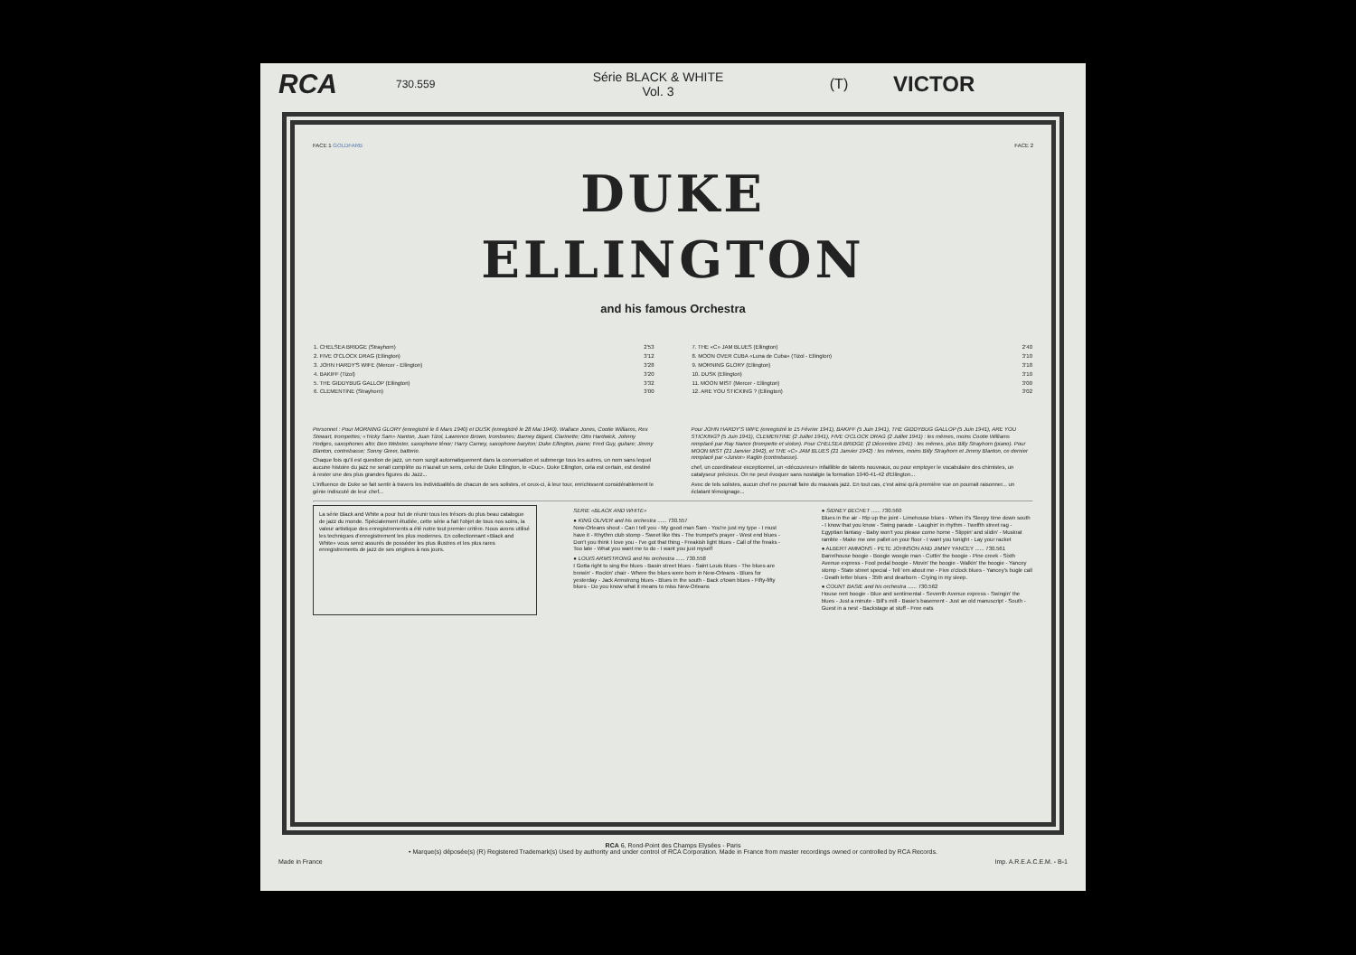RCA
730.559
Série BLACK & WHITE
Vol. 3
(T)
VICTOR
FACE 1 GOLDFARB
DUKE
ELLINGTON
FACE 2
and his famous Orchestra
| 1. CHELSEA BRIDGE (Strayhorn) | 2'53 |
| 2. FIVE O'CLOCK DRAG (Ellington) | 3'12 |
| 3. JOHN HARDY'S WIFE (Mercer - Ellington) | 3'28 |
| 4. BAKIFF (Tizol) | 3'20 |
| 5. THE GIDDYBUG GALLOP (Ellington) | 3'32 |
| 6. CLEMENTINE (Strayhorn) | 3'00 |
| 7. THE «C» JAM BLUES (Ellington) | 2'40 |
| 8. MOON OVER CUBA «Luna de Cuba» (Tizol - Ellington) | 3'10 |
| 9. MORNING GLORY (Ellington) | 3'18 |
| 10. DUSK (Ellington) | 3'10 |
| 11. MOON MIST (Mercer - Ellington) | 3'00 |
| 12. ARE YOU STICKING ? (Ellington) | 3'02 |
Personnel : Pour MORNING GLORY (enregistré le 6 Mars 1940) et DUSK (enregistré le 28 Mai 1940). Wallace Jones, Cootie Williams, Rex Stewart, trompettes; «Tricky Sam» Nanton, Juan Tizol, Lawrence Brown, trombones; Barney Bigard, Clarinette; Otto Hardwick, Johnny Hodges, saxophones alto; Ben Webster, saxophone ténor; Harry Carney, saxophone baryton; Duke Ellington, piano; Fred Guy, guitare; Jimmy Blanton, contrebasse; Sonny Greer, batterie.
Chaque fois qu'il est question de jazz, un nom surgit automatiquement dans la conversation et submerge tous les autres, un nom sans lequel aucune histoire du jazz ne serait complète ou n'aurait un sens, celui de Duke Ellington, le «Duc». Duke Ellington, cela est certain, est destiné à rester une des plus grandes figures du Jazz...
L'influence de Duke se fait sentir à travers les individualités de chacun de ses solistes, et ceux-ci, à leur tour, enrichissent considérablement le génie indiscuté de leur chef...
Pour JOHN HARDY'S WIFE (enregistré le 15 Février 1941), BAKIFF (5 Juin 1941), THE GIDDYBUG GALLOP (5 Juin 1941), ARE YOU STICKING? (5 Juin 1941), CLEMENTINE (2 Juillet 1941), FIVE O'CLOCK DRAG (2 Juillet 1941) : les mêmes, moins Cootie Williams remplacé par Ray Nance (trompette et violon). Pour CHELSEA BRIDGE (2 Décembre 1941) : les mêmes, plus Billy Strayhorn (piano). Pour MOON MIST (21 Janvier 1942), et THE «C» JAM BLUES (21 Janvier 1942) : les mêmes, moins Billy Strayhorn et Jimmy Blanton, ce dernier remplacé par «Junior» Raglin (contrebasse).
chef, un coordinateur exceptionnel, un «découvreur» infaillible de talents nouveaux, ou pour employer le vocabulaire des chimistes, un catalyseur précieux. On ne peut évoquer sans nostalgie la formation 1940-41-42 d'Ellington...
Avec de tels solistes, aucun chef ne pourrait faire du mauvais jazz. En tout cas, c'est ainsi qu'à première vue on pourrait raisonner... un éclatant témoignage...
La série Black and White a pour but de réunir tous les trésors du plus beau catalogue de jazz du monde. Spécialement étudiée, cette série a fait l'objet de tous nos soins, la valeur artistique des enregistrements a été notre tout premier critère. Nous avons utilisé les techniques d'enregistrement les plus modernes. En collectionnant «Black and White» vous serez assurés de posséder les plus illustres et les plus rares enregistrements de jazz de ses origines à nos jours.
SERIE «BLACK AND WHITE»
● KING OLIVER and his orchestra ...... 730.557
New-Orleans shout - Can I tell you - My good man Sam - You're just my type - I must have it - Rhythm club stomp - Sweet like this - The trumpet's prayer - West end blues - Don't you think I love you - I've got that thing - Freakish light blues - Call of the freaks - Too late - What you want me to do - I want you just myself
● LOUIS ARMSTRONG and his orchestra ...... 730.558
I Gotta right to sing the blues - Basin street blues - Saint Louis blues - The blues are brewin' - Rockin' chair - Where the blues were born in New-Orleans - Blues for yesterday - Jack Armstrong blues - Blues in the south - Back o'town blues - Fifty-fifty blues - Do you know what it means to miss New-Orleans
● SIDNEY BECHET ...... 730.560
Blues in the air - Rip up the joint - Limehouse blues - When it's Sleepy time down south - I know that you know - Swing parade - Laughin' in rhythm - Twelfth street rag - Egyptian fantasy - Baby won't you please come home - Slippin' and slidin' - Muskrat ramble - Make me one pallet on your floor - I want you tonight - Lay your racket
● ALBERT AMMONS - PETE JOHNSON AND JIMMY YANCEY ...... 730.561
Barrelhouse boogie - Boogie woogie man - Cuttin' the boogie - Pine creek - Sixth Avenue express - Fool pedal boogie - Movin' the boogie - Walkin' the boogie - Yancey stomp - State street special - Tell 'em about me - Five o'clock blues - Yancey's bugle call - Death letter blues - 35th and dearborn - Crying in my sleep.
● COUNT BASIE and his orchestra ...... 730.562
House rent boogie - Blue and sentimental - Seventh Avenue express - Swingin' the blues - Just a minute - Bill's mill - Basie's basement - Just an old manuscript - South - Guest in a nest - Backstage at stuff - Free eats
RCA 6, Rond-Point des Champs Elysées - Paris
• Marque(s) déposée(s) (R) Registered Trademark(s) Used by authority and under control of RCA Corporation. Made in France from master recordings owned or controlled by RCA Records.
Made in France Imp. A.R.E.A.C.E.M. - B-1